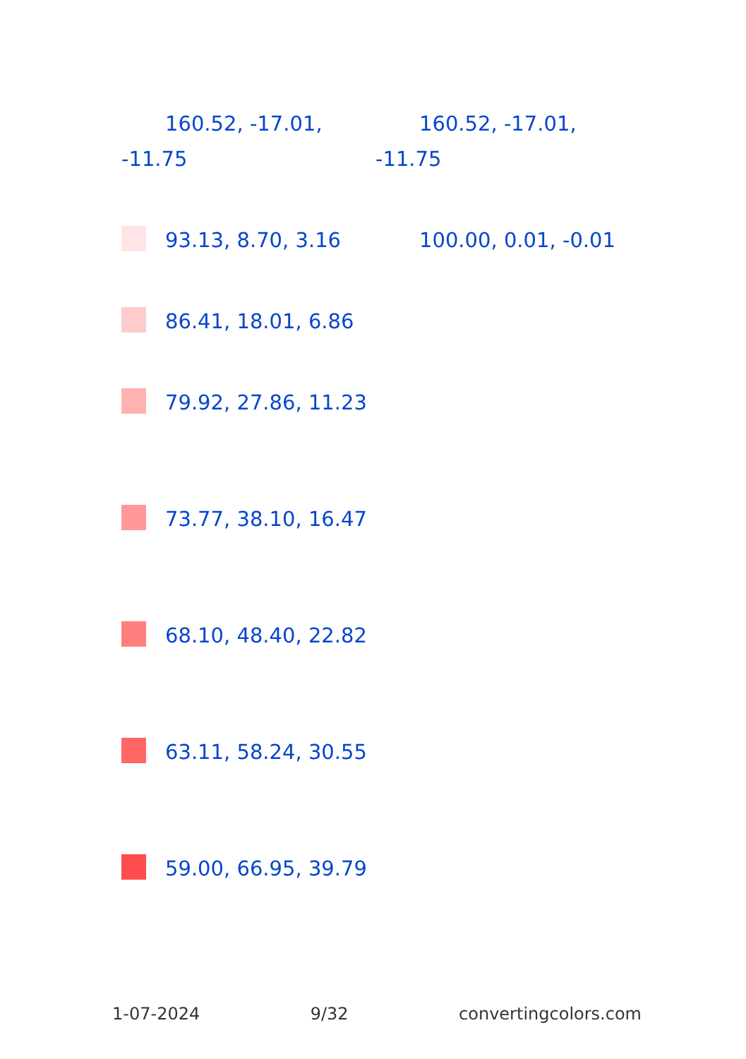160.52, -17.01, -11.75 160.52, -17.01, -11.75
93.13, 8.70, 3.16 100.00, 0.01, -0.01
86.41, 18.01, 6.86
79.92, 27.86, 11.23
73.77, 38.10, 16.47
68.10, 48.40, 22.82
63.11, 58.24, 30.55
59.00, 66.95, 39.79
1-07-2024 9/32 convertingcolors.com